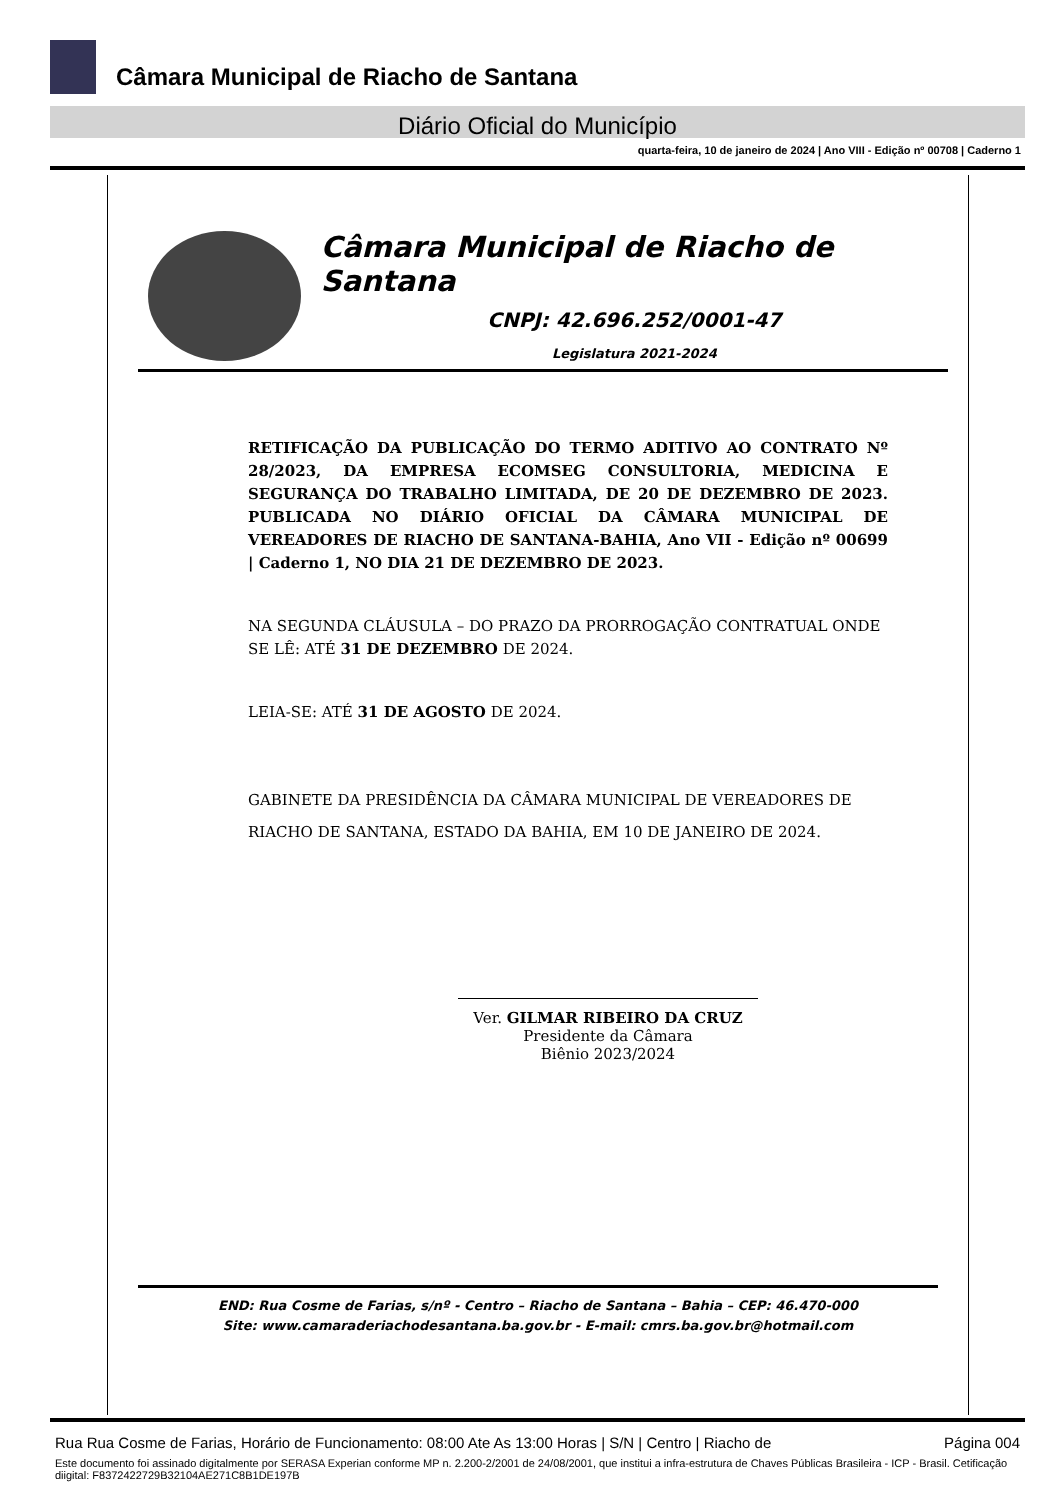Câmara Municipal de Riacho de Santana
Diário Oficial do Município
quarta-feira, 10 de janeiro de 2024 | Ano VIII - Edição nº 00708 | Caderno 1
Câmara Municipal de Riacho de Santana
CNPJ: 42.696.252/0001-47
Legislatura 2021-2024
RETIFICAÇÃO DA PUBLICAÇÃO DO TERMO ADITIVO AO CONTRATO Nº 28/2023, DA EMPRESA ECOMSEG CONSULTORIA, MEDICINA E SEGURANÇA DO TRABALHO LIMITADA, DE 20 DE DEZEMBRO DE 2023. PUBLICADA NO DIÁRIO OFICIAL DA CÂMARA MUNICIPAL DE VEREADORES DE RIACHO DE SANTANA-BAHIA, Ano VII - Edição nº 00699 | Caderno 1, NO DIA 21 DE DEZEMBRO DE 2023.
NA SEGUNDA CLÁUSULA – DO PRAZO DA PRORROGAÇÃO CONTRATUAL ONDE SE LÊ: ATÉ 31 DE DEZEMBRO DE 2024.
LEIA-SE: ATÉ 31 DE AGOSTO DE 2024.
GABINETE DA PRESIDÊNCIA DA CÂMARA MUNICIPAL DE VEREADORES DE RIACHO DE SANTANA, ESTADO DA BAHIA, EM 10 DE JANEIRO DE 2024.
Ver. GILMAR RIBEIRO DA CRUZ
Presidente da Câmara
Biênio 2023/2024
END: Rua Cosme de Farias, s/nº - Centro – Riacho de Santana – Bahia – CEP: 46.470-000
Site: www.camaraderiachodesantana.ba.gov.br - E-mail: cmrs.ba.gov.br@hotmail.com
Rua Rua Cosme de Farias, Horário de Funcionamento: 08:00 Ate As 13:00 Horas | S/N | Centro | Riacho de Página 004
Este documento foi assinado digitalmente por SERASA Experian conforme MP n. 2.200-2/2001 de 24/08/2001, que institui a infra-estrutura de Chaves Públicas Brasileira - ICP - Brasil. Cetificação diigital: F8372422729B32104AE271C8B1DE197B